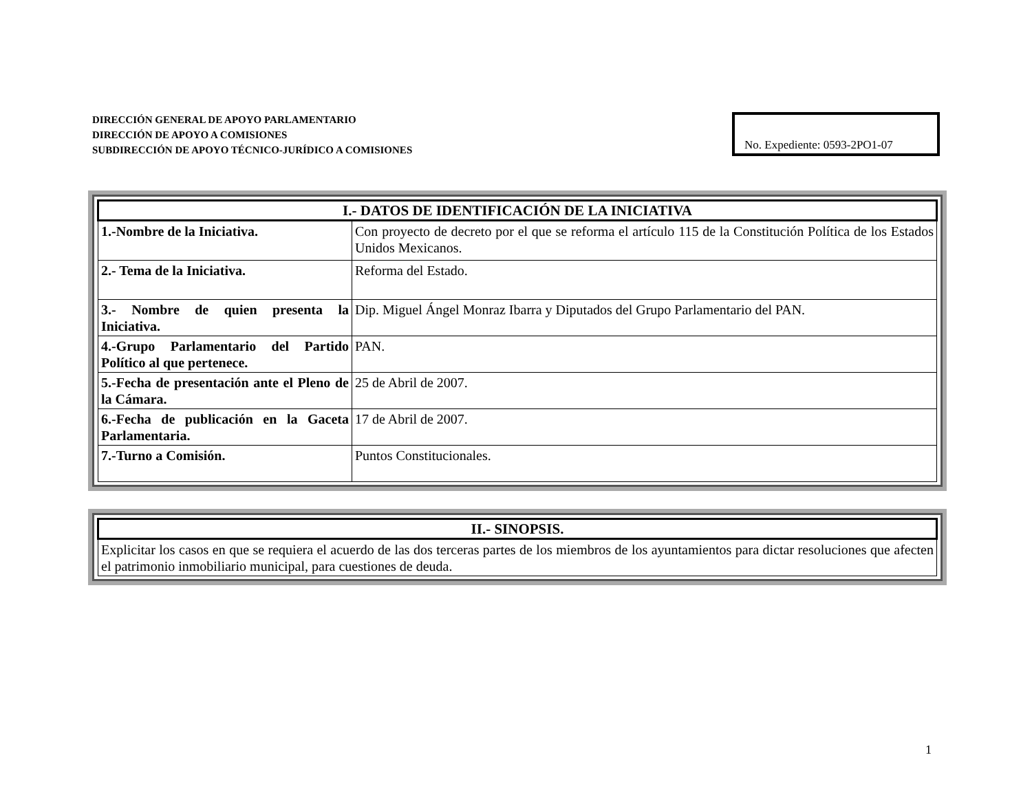DIRECCIÓN GENERAL DE APOYO PARLAMENTARIO
DIRECCIÓN DE APOYO A COMISIONES
SUBDIRECCIÓN DE APOYO TÉCNICO-JURÍDICO A COMISIONES
No. Expediente: 0593-2PO1-07
| I.- DATOS DE IDENTIFICACIÓN DE LA INICIATIVA | |
| --- | --- |
| 1.-Nombre de la Iniciativa. | Con proyecto de decreto por el que se reforma el artículo 115 de la Constitución Política de los Estados Unidos Mexicanos. |
| 2.- Tema de la Iniciativa. | Reforma del Estado. |
| 3.- Nombre de quien presenta la Iniciativa. | Dip. Miguel Ángel Monraz Ibarra y Diputados del Grupo Parlamentario del PAN. |
| 4.-Grupo Parlamentario del Partido Político al que pertenece. | PAN. |
| 5.-Fecha de presentación ante el Pleno de la Cámara. | 25 de Abril de 2007. |
| 6.-Fecha de publicación en la Gaceta Parlamentaria. | 17 de Abril de 2007. |
| 7.-Turno a Comisión. | Puntos Constitucionales. |
| II.- SINOPSIS. |
| --- |
| Explicitar los casos en que se requiera el acuerdo de las dos terceras partes de los miembros de los ayuntamientos para dictar resoluciones que afecten el patrimonio inmobiliario municipal, para cuestiones de deuda. |
1